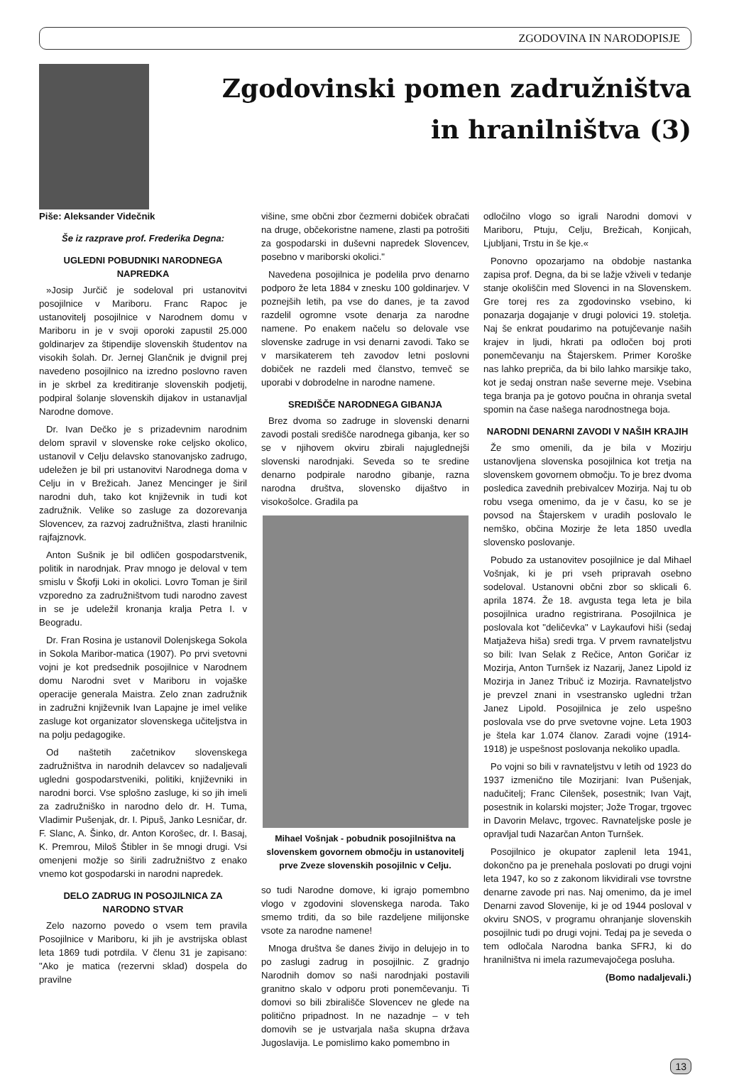ZGODOVINA IN NARODOPISJE
Zgodovinski pomen zadružništva
in hranilništva (3)
Piše: Aleksander Videčnik
Še iz razprave prof. Frederika Degna:
UGLEDNI POBUDNIKI NARODNEGA NAPREDKA
»Josip Jurčič je sodeloval pri ustanovitvi posojilnice v Mariboru. Franc Rapoc je ustanovitelj posojilnice v Narodnem domu v Mariboru in je v svoji oporoki zapustil 25.000 goldinarjev za štipendije slovenskih študentov na visokih šolah. Dr. Jernej Glančnik je dvignil prej navedeno posojilnico na izredno poslovno raven in je skrbel za kreditiranje slovenskih podjetij, podpiral šolanje slovenskih dijakov in ustanavljal Narodne domove.
Dr. Ivan Dečko je s prizadevnim narodnim delom spravil v slovenske roke celjsko okolico, ustanovil v Celju delavsko stanovanjsko zadrugo, udeležen je bil pri ustanovitvi Narodnega doma v Celju in v Brežicah. Janez Mencinger je širil narodni duh, tako kot književnik in tudi kot zadružnik. Velike so zasluge za dozorevanja Slovencev, za razvoj zadružništva, zlasti hranilnic rajfajznovk.
Anton Sušnik je bil odličen gospodarstvenik, politik in narodnjak. Prav mnogo je deloval v tem smislu v Škofji Loki in okolici. Lovro Toman je širil vzporedno za zadružništvom tudi narodno zavest in se je udeležil kronanja kralja Petra I. v Beogradu.
Dr. Fran Rosina je ustanovil Dolenjskega Sokola in Sokola Maribor-matica (1907). Po prvi svetovni vojni je kot predsednik posojilnice v Narodnem domu Narodni svet v Mariboru in vojaške operacije generala Maistra. Zelo znan zadružnik in zadružni književnik Ivan Lapajne je imel velike zasluge kot organizator slovenskega učiteljstva in na polju pedagogike.
Od naštetih začetnikov slovenskega zadružništva in narodnih delavcev so nadaljevali ugledni gospodarstveniki, politiki, književniki in narodni borci. Vse splošno zasluge, ki so jih imeli za zadružniško in narodno delo dr. H. Tuma, Vladimir Pušenjak, dr. I. Pipuš, Janko Lesničar, dr. F. Slanc, A. Šinko, dr. Anton Korošec, dr. I. Basaj, K. Premrou, Miloš Štibler in še mnogi drugi. Vsi omenjeni možje so širili zadružništvo z enako vnemo kot gospodarski in narodni napredek.
DELO ZADRUG IN POSOJILNICA ZA NARODNO STVAR
Zelo nazorno povedo o vsem tem pravila Posojilnice v Mariboru, ki jih je avstrijska oblast leta 1869 tudi potrdila. V členu 31 je zapisano: "Ako je matica (rezervni sklad) dospela do pravilne
višine, sme občni zbor čezmerni dobiček obračati na druge, občekoristne namene, zlasti pa potrošiti za gospodarski in duševni napredek Slovencev, posebno v mariborski okolici."
Navedena posojilnica je podelila prvo denarno podporo že leta 1884 v znesku 100 goldinarjev. V poznejših letih, pa vse do danes, je ta zavod razdelil ogromne vsote denarja za narodne namene. Po enakem načelu so delovale vse slovenske zadruge in vsi denarni zavodi. Tako se v marsikaterem teh zavodov letni poslovni dobiček ne razdeli med članstvo, temveč se uporabi v dobrodelne in narodne namene.
SREDIŠČE NARODNEGA GIBANJA
Brez dvoma so zadruge in slovenski denarni zavodi postali središče narodnega gibanja, ker so se v njihovem okviru zbirali najuglednejši slovenski narodnjaki. Seveda so te sredine denarno podpirale narodno gibanje, razna narodna društva, slovensko dijaštvo in visokošolce. Gradila pa
Mihael Vošnjak - pobudnik posojilništva na slovenskem govornem območju in ustanovitelj prve Zveze slovenskih posojilnic v Celju.
so tudi Narodne domove, ki igrajo pomembno vlogo v zgodovini slovenskega naroda. Tako smemo trditi, da so bile razdeljene milijonske vsote za narodne namene!
Mnoga društva še danes živijo in delujejo in to po zaslugi zadrug in posojilnic. Z gradnjo Narodnih domov so naši narodnjaki postavili granitno skalo v odporu proti ponemčevanju. Ti domovi so bili zbirališče Slovencev ne glede na politično pripadnost. In ne nazadnje – v teh domovih se je ustvarjala naša skupna država Jugoslavija. Le pomislimo kako pomembno in
odločilno vlogo so igrali Narodni domovi v Mariboru, Ptuju, Celju, Brežicah, Konjicah, Ljubljani, Trstu in še kje.«
Ponovno opozarjamo na obdobje nastanka zapisa prof. Degna, da bi se lažje vživeli v tedanje stanje okoliščin med Slovenci in na Slovenskem. Gre torej res za zgodovinsko vsebino, ki ponazarja dogajanje v drugi polovici 19. stoletja. Naj še enkrat poudarimo na potujčevanje naših krajev in ljudi, hkrati pa odločen boj proti ponemčevanju na Štajerskem. Primer Koroške nas lahko prepriča, da bi bilo lahko marsikje tako, kot je sedaj onstran naše severne meje. Vsebina tega branja pa je gotovo poučna in ohranja svetal spomin na čase našega narodnostnega boja.
NARODNI DENARNI ZAVODI V NAŠIH KRAJIH
Že smo omenili, da je bila v Mozirju ustanovljena slovenska posojilnica kot tretja na slovenskem govornem območju. To je brez dvoma posledica zavednih prebivalcev Mozirja. Naj tu ob robu vsega omenimo, da je v času, ko se je povsod na Štajerskem v uradih poslovalo le nemško, občina Mozirje že leta 1850 uvedla slovensko poslovanje.
Pobudo za ustanovitev posojilnice je dal Mihael Vošnjak, ki je pri vseh pripravah osebno sodeloval. Ustanovni občni zbor so sklicali 6. aprila 1874. Že 18. avgusta tega leta je bila posojilnica uradno registrirana. Posojilnica je poslovala kot "deličevka" v Laykaufovi hiši (sedaj Matjaževa hiša) sredi trga. V prvem ravnateljstvu so bili: Ivan Selak z Rečice, Anton Goričar iz Mozirja, Anton Turnšek iz Nazarij, Janez Lipold iz Mozirja in Janez Tribuč iz Mozirja. Ravnateljstvo je prevzel znani in vsestransko ugledni tržan Janez Lipold. Posojilnica je zelo uspešno poslovala vse do prve svetovne vojne. Leta 1903 je štela kar 1.074 članov. Zaradi vojne (1914-1918) je uspešnost poslovanja nekoliko upadla.
Po vojni so bili v ravnateljstvu v letih od 1923 do 1937 izmenično tile Mozirjani: Ivan Pušenjak, nadučitelj; Franc Cilenšek, posestnik; Ivan Vajt, posestnik in kolarski mojster; Jože Trogar, trgovec in Davorin Melavc, trgovec. Ravnateljske posle je opravljal tudi Nazarčan Anton Turnšek.
Posojilnico je okupator zaplenil leta 1941, dokončno pa je prenehala poslovati po drugi vojni leta 1947, ko so z zakonom likvidirali vse tovrstne denarne zavode pri nas. Naj omenimo, da je imel Denarni zavod Slovenije, ki je od 1944 posloval v okviru SNOS, v programu ohranjanje slovenskih posojilnic tudi po drugi vojni. Tedaj pa je seveda o tem odločala Narodna banka SFRJ, ki do hranilništva ni imela razumevajočega posluha.
(Bomo nadaljevali.)
13